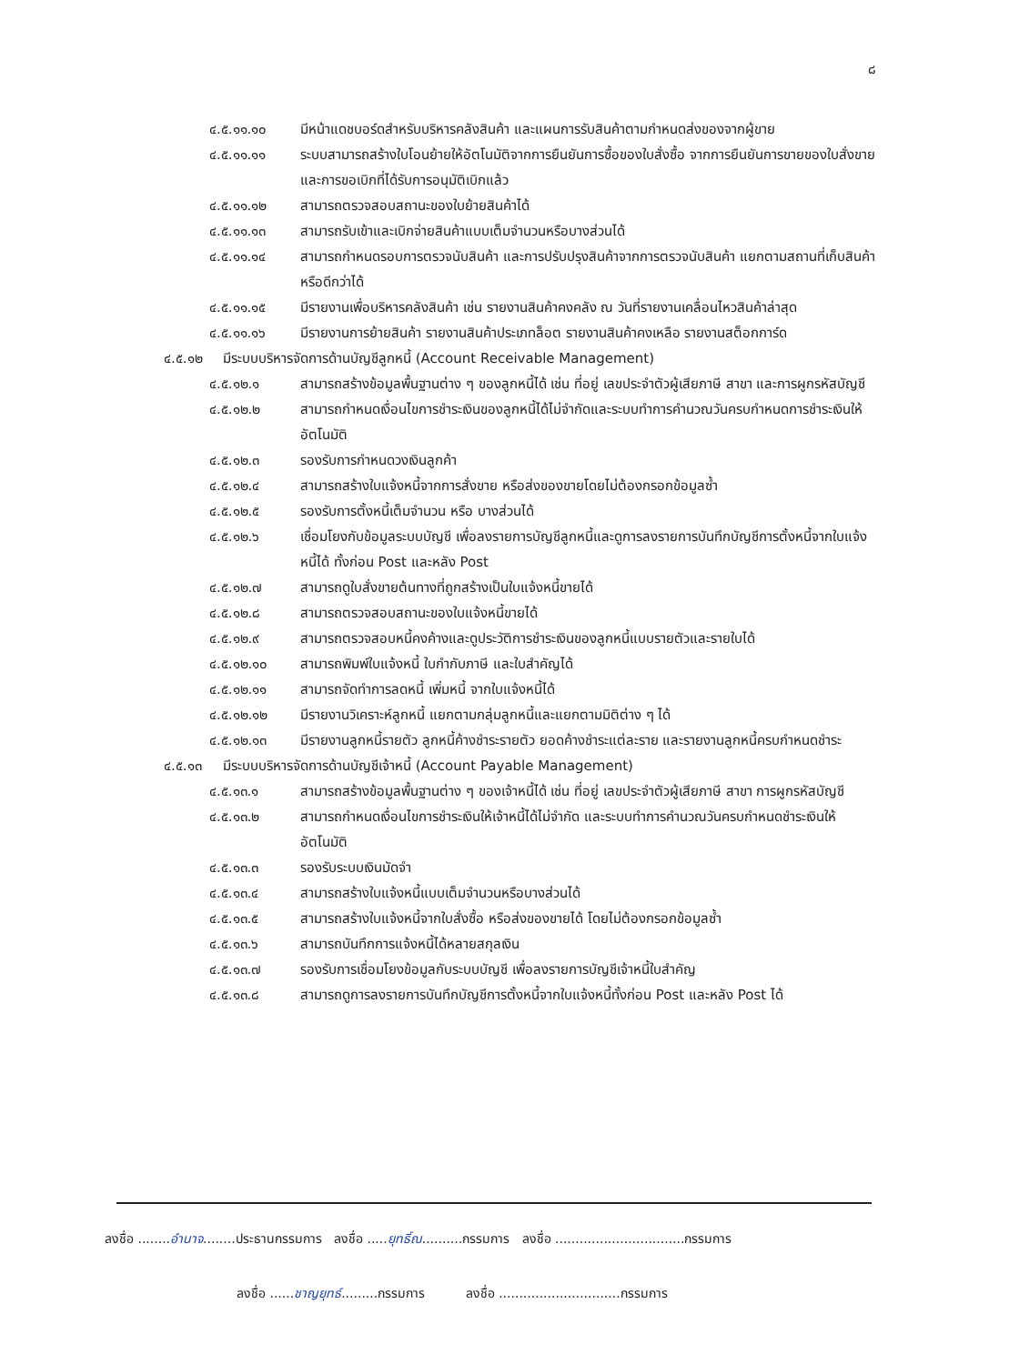๘
๔.๕.๑๑.๑๐ มีหน้าแดชบอร์ดสำหรับบริหารคลังสินค้า และแผนการรับสินค้าตามกำหนดส่งของจากผู้ขาย
๔.๕.๑๑.๑๑ ระบบสามารถสร้างใบโอนย้ายให้อัตโนมัติจากการยืนยันการซื้อของใบสั่งซื้อ จากการยืนยันการขายของใบสั่งขาย และการขอเบิกที่ได้รับการอนุมัติเบิกแล้ว
๔.๕.๑๑.๑๒ สามารถตรวจสอบสถานะของใบย้ายสินค้าได้
๔.๕.๑๑.๑๓ สามารถรับเข้าและเบิกจ่ายสินค้าแบบเต็มจำนวนหรือบางส่วนได้
๔.๕.๑๑.๑๔ สามารถกำหนดรอบการตรวจนับสินค้า และการปรับปรุงสินค้าจากการตรวจนับสินค้า แยกตามสถานที่เก็บสินค้า หรือดีกว่าได้
๔.๕.๑๑.๑๕ มีรายงานเพื่อบริหารคลังสินค้า เช่น รายงานสินค้าคงคลัง ณ วันที่รายงานเคลื่อนไหวสินค้าล่าสุด
๔.๕.๑๑.๑๖ มีรายงานการย้ายสินค้า รายงานสินค้าประเภทล็อต รายงานสินค้าคงเหลือ รายงานสต็อกการ์ด
๔.๕.๑๒ มีระบบบริหารจัดการด้านบัญชีลูกหนี้ (Account Receivable Management)
๔.๕.๑๒.๑ สามารถสร้างข้อมูลพื้นฐานต่าง ๆ ของลูกหนี้ได้ เช่น ที่อยู่ เลขประจำตัวผู้เสียภาษี สาขา และการผูกรหัสบัญชี
๔.๕.๑๒.๒ สามารถกำหนดเงื่อนไขการชำระเงินของลูกหนี้ได้ไม่จำกัดและระบบทำการคำนวณวันครบกำหนดการชำระเงินให้อัตโนมัติ
๔.๕.๑๒.๓ รองรับการกำหนดวงเงินลูกค้า
๔.๕.๑๒.๔ สามารถสร้างใบแจ้งหนี้จากการสั่งขาย หรือส่งของขายโดยไม่ต้องกรอกข้อมูลซ้ำ
๔.๕.๑๒.๕ รองรับการตั้งหนี้เต็มจำนวน หรือ บางส่วนได้
๔.๕.๑๒.๖ เชื่อมโยงกับข้อมูลระบบบัญชี เพื่อลงรายการบัญชีลูกหนี้และดูการลงรายการบันทึกบัญชีการตั้งหนี้จากใบแจ้งหนี้ได้ ทั้งก่อน Post และหลัง Post
๔.๕.๑๒.๗ สามารถดูใบสั่งขายต้นทางที่ถูกสร้างเป็นใบแจ้งหนี้ขายได้
๔.๕.๑๒.๘ สามารถตรวจสอบสถานะของใบแจ้งหนี้ขายได้
๔.๕.๑๒.๙ สามารถตรวจสอบหนี้คงค้างและดูประวัติการชำระเงินของลูกหนี้แบบรายตัวและรายใบได้
๔.๕.๑๒.๑๐ สามารถพิมพ์ใบแจ้งหนี้ ใบกำกับภาษี และใบสำคัญได้
๔.๕.๑๒.๑๑ สามารถจัดทำการลดหนี้ เพิ่มหนี้ จากใบแจ้งหนี้ได้
๔.๕.๑๒.๑๒ มีรายงานวิเคราะห์ลูกหนี้ แยกตามกลุ่มลูกหนี้และแยกตามมิติต่าง ๆ ได้
๔.๕.๑๒.๑๓ มีรายงานลูกหนี้รายตัว ลูกหนี้ค้างชำระรายตัว ยอดค้างชำระแต่ละราย และรายงานลูกหนี้ครบกำหนดชำระ
๔.๕.๑๓ มีระบบบริหารจัดการด้านบัญชีเจ้าหนี้ (Account Payable Management)
๔.๕.๑๓.๑ สามารถสร้างข้อมูลพื้นฐานต่าง ๆ ของเจ้าหนี้ได้ เช่น ที่อยู่ เลขประจำตัวผู้เสียภาษี สาขา การผูกรหัสบัญชี
๔.๕.๑๓.๒ สามารถกำหนดเงื่อนไขการชำระเงินให้เจ้าหนี้ได้ไม่จำกัด และระบบทำการคำนวณวันครบกำหนดชำระเงินให้อัตโนมัติ
๔.๕.๑๓.๓ รองรับระบบเงินมัดจำ
๔.๕.๑๓.๔ สามารถสร้างใบแจ้งหนี้แบบเต็มจำนวนหรือบางส่วนได้
๔.๕.๑๓.๕ สามารถสร้างใบแจ้งหนี้จากใบสั่งซื้อ หรือส่งของขายได้ โดยไม่ต้องกรอกข้อมูลซ้ำ
๔.๕.๑๓.๖ สามารถบันทึกการแจ้งหนี้ได้หลายสกุลเงิน
๔.๕.๑๓.๗ รองรับการเชื่อมโยงข้อมูลกับระบบบัญชี เพื่อลงรายการบัญชีเจ้าหนี้ใบสำคัญ
๔.๕.๑๓.๘ สามารถดูการลงรายการบันทึกบัญชีการตั้งหนี้จากใบแจ้งหนี้ทั้งก่อน Post และหลัง Post ได้
ลงชื่อ ........อำนาจ........ประธานกรรมการ ลงชื่อ .....ยุทธิ์ณ..........กรรมการ ลงชื่อ ................................กรรมการ
ลงชื่อ ......ชาญยุทธ์.........กรรมการ ลงชื่อ ..............................กรรมการ